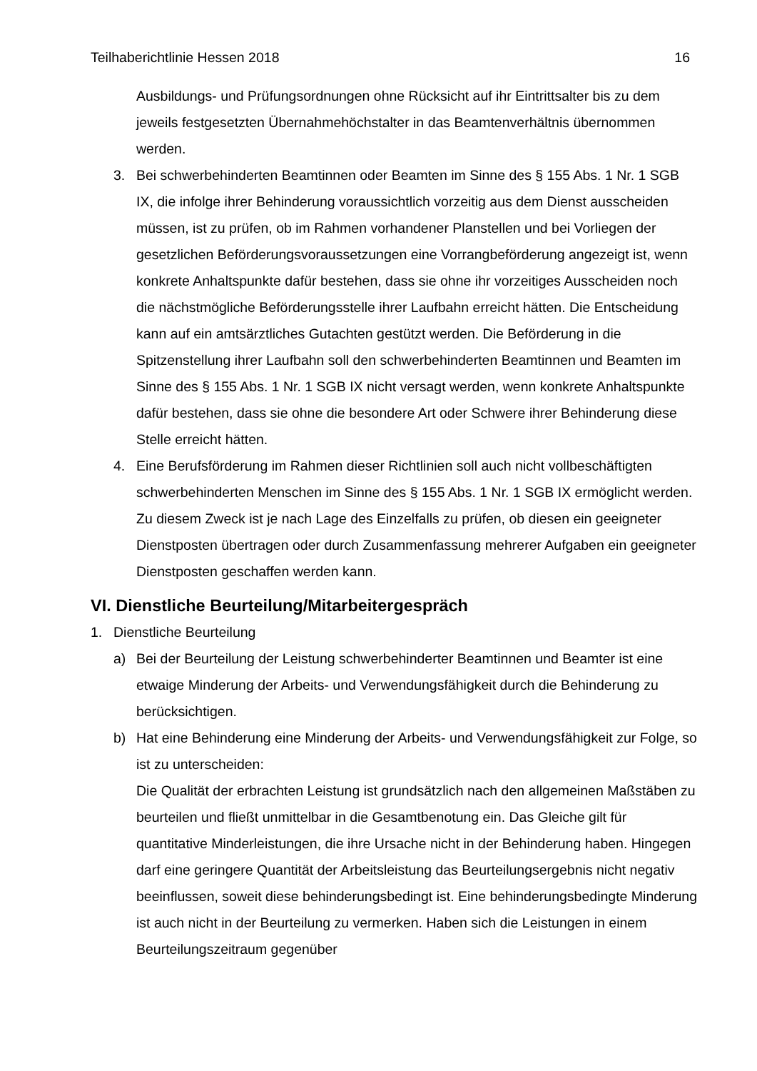Teilhaberichtlinie Hessen 2018 16
Ausbildungs- und Prüfungsordnungen ohne Rücksicht auf ihr Eintrittsalter bis zu dem jeweils festgesetzten Übernahmehöchstalter in das Beamtenverhältnis übernommen werden.
3. Bei schwerbehinderten Beamtinnen oder Beamten im Sinne des § 155 Abs. 1 Nr. 1 SGB IX, die infolge ihrer Behinderung voraussichtlich vorzeitig aus dem Dienst ausscheiden müssen, ist zu prüfen, ob im Rahmen vorhandener Planstellen und bei Vorliegen der gesetzlichen Beförderungsvoraussetzungen eine Vorrangbeförderung angezeigt ist, wenn konkrete Anhaltspunkte dafür bestehen, dass sie ohne ihr vorzeitiges Ausscheiden noch die nächstmögliche Beförderungsstelle ihrer Laufbahn erreicht hätten. Die Entscheidung kann auf ein amtsärztliches Gutachten gestützt werden. Die Beförderung in die Spitzenstellung ihrer Laufbahn soll den schwerbehinderten Beamtinnen und Beamten im Sinne des § 155 Abs. 1 Nr. 1 SGB IX nicht versagt werden, wenn konkrete Anhaltspunkte dafür bestehen, dass sie ohne die besondere Art oder Schwere ihrer Behinderung diese Stelle erreicht hätten.
4. Eine Berufsförderung im Rahmen dieser Richtlinien soll auch nicht vollbeschäftigten schwerbehinderten Menschen im Sinne des § 155 Abs. 1 Nr. 1 SGB IX ermöglicht werden. Zu diesem Zweck ist je nach Lage des Einzelfalls zu prüfen, ob diesen ein geeigneter Dienstposten übertragen oder durch Zusammenfassung mehrerer Aufgaben ein geeigneter Dienstposten geschaffen werden kann.
VI. Dienstliche Beurteilung/Mitarbeitergespräch
1. Dienstliche Beurteilung
a) Bei der Beurteilung der Leistung schwerbehinderter Beamtinnen und Beamter ist eine etwaige Minderung der Arbeits- und Verwendungsfähigkeit durch die Behinderung zu berücksichtigen.
b) Hat eine Behinderung eine Minderung der Arbeits- und Verwendungsfähigkeit zur Folge, so ist zu unterscheiden:
Die Qualität der erbrachten Leistung ist grundsätzlich nach den allgemeinen Maßstäben zu beurteilen und fließt unmittelbar in die Gesamtbenotung ein. Das Gleiche gilt für quantitative Minderleistungen, die ihre Ursache nicht in der Behinderung haben. Hingegen darf eine geringere Quantität der Arbeitsleistung das Beurteilungsergebnis nicht negativ beeinflussen, soweit diese behinderungsbedingt ist. Eine behinderungsbedingte Minderung ist auch nicht in der Beurteilung zu vermerken. Haben sich die Leistungen in einem Beurteilungszeitraum gegenüber